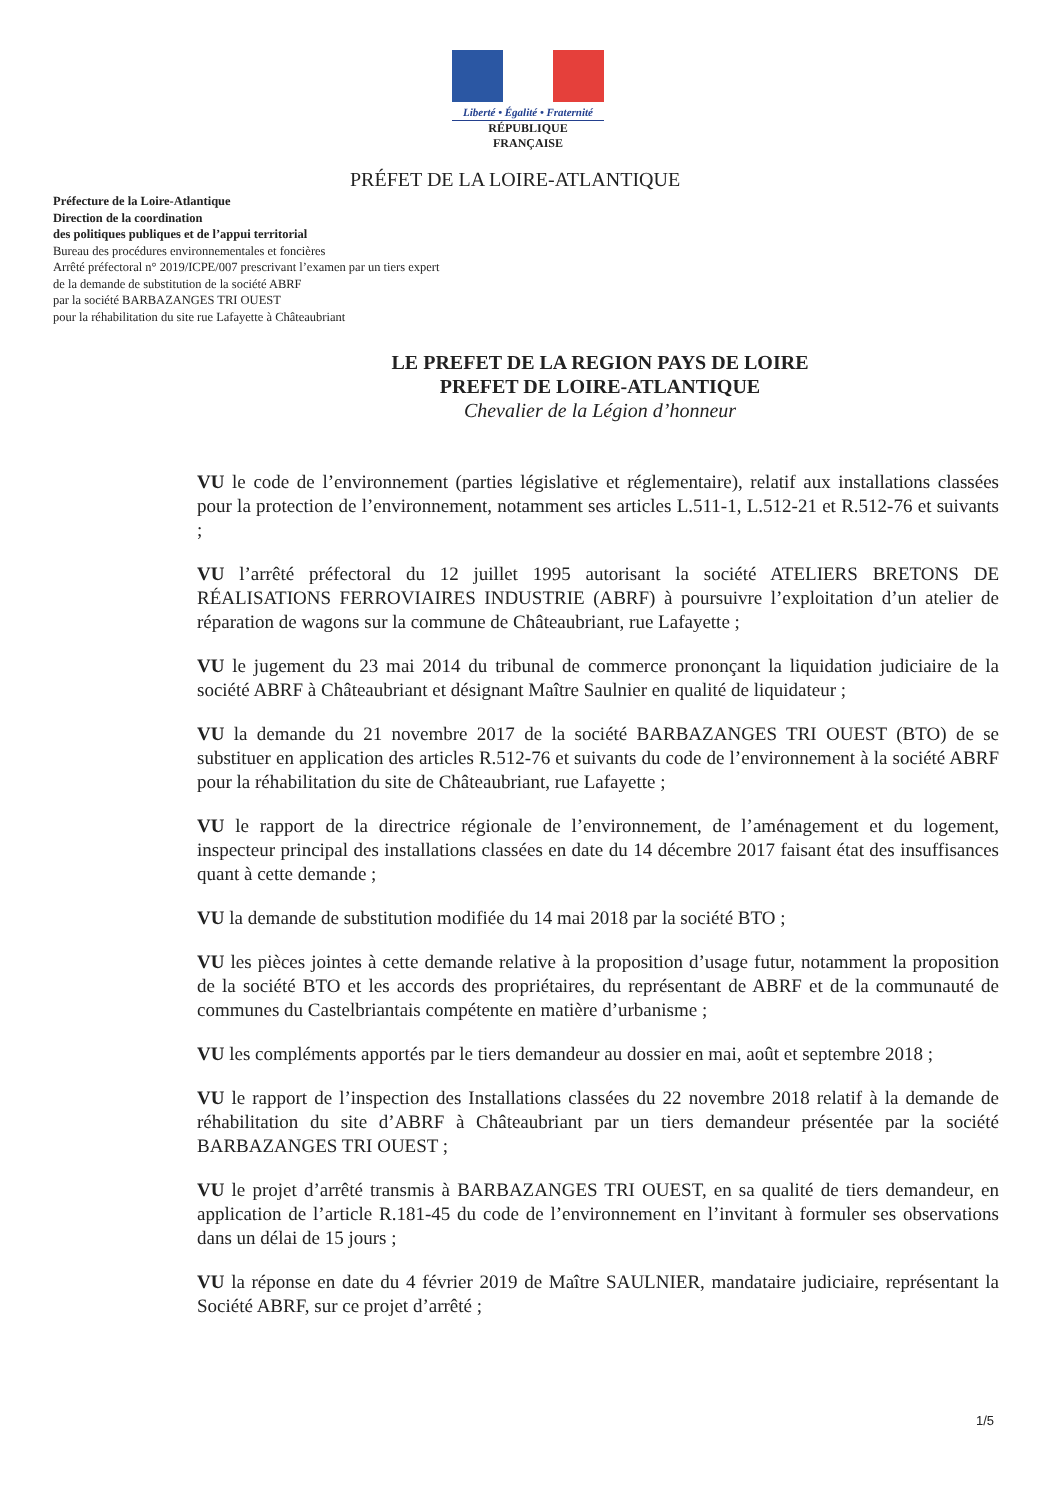Liberté • Égalité • Fraternité
RÉPUBLIQUE FRANÇAISE
PRÉFET DE LA LOIRE-ATLANTIQUE
Préfecture de la Loire-Atlantique
Direction de la coordination
des politiques publiques et de l’appui territorial
Bureau des procédures environnementales et foncières
Arrêté préfectoral n° 2019/ICPE/007 prescrivant l’examen par un tiers expert
de la demande de substitution de la société ABRF
par la société BARBAZANGES TRI OUEST
pour la réhabilitation du site rue Lafayette à Châteaubriant
LE PREFET DE LA REGION PAYS DE LOIRE
PREFET DE LOIRE-ATLANTIQUE
Chevalier de la Légion d’honneur
VU le code de l’environnement (parties législative et réglementaire), relatif aux installations classées pour la protection de l’environnement, notamment ses articles L.511-1, L.512-21 et R.512-76 et suivants ;
VU l’arrêté préfectoral du 12 juillet 1995 autorisant la société ATELIERS BRETONS DE RÉALISATIONS FERROVIAIRES INDUSTRIE (ABRF) à poursuivre l’exploitation d’un atelier de réparation de wagons sur la commune de Châteaubriant, rue Lafayette ;
VU le jugement du 23 mai 2014 du tribunal de commerce prononçant la liquidation judiciaire de la société ABRF à Châteaubriant et désignant Maître Saulnier en qualité de liquidateur ;
VU la demande du 21 novembre 2017 de la société BARBAZANGES TRI OUEST (BTO) de se substituer en application des articles R.512-76 et suivants du code de l’environnement à la société ABRF pour la réhabilitation du site de Châteaubriant, rue Lafayette ;
VU le rapport de la directrice régionale de l’environnement, de l’aménagement et du logement, inspecteur principal des installations classées en date du 14 décembre 2017 faisant état des insuffisances quant à cette demande ;
VU la demande de substitution modifiée du 14 mai 2018 par la société BTO ;
VU les pièces jointes à cette demande relative à la proposition d’usage futur, notamment la proposition de la société BTO et les accords des propriétaires, du représentant de ABRF et de la communauté de communes du Castelbriantais compétente en matière d’urbanisme ;
VU les compléments apportés par le tiers demandeur au dossier en mai, août et septembre 2018 ;
VU le rapport de l’inspection des Installations classées du 22 novembre 2018 relatif à la demande de réhabilitation du site d’ABRF à Châteaubriant par un tiers demandeur présentée par la société BARBAZANGES TRI OUEST ;
VU le projet d’arrêté transmis à BARBAZANGES TRI OUEST, en sa qualité de tiers demandeur, en application de l’article R.181-45 du code de l’environnement en l’invitant à formuler ses observations dans un délai de 15 jours ;
VU la réponse en date du 4 février 2019 de Maître SAULNIER, mandataire judiciaire, représentant la Société ABRF, sur ce projet d’arrêté ;
1/5